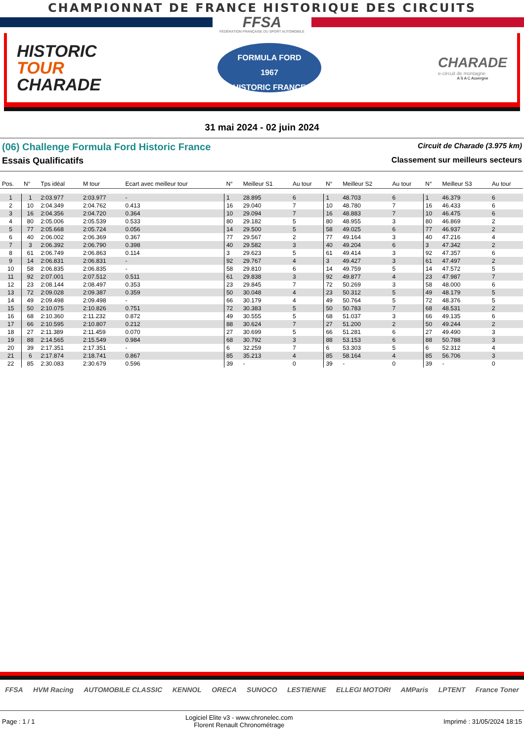CHAMPIONNAT DE FRANCE HISTORIQUE DES CIRCUITS
FFSA
FÉDÉRATION FRANÇAISE DU SPORT AUTOMOBILE
HISTORIC
TOUR
CHARADE
FORMULA FORD
1967
HISTORIC FRANCE
CHARADE
e-circuit de montagne
A S A C Auvergne
31 mai 2024 - 02 juin 2024
(06) Challenge Formula Ford Historic France
Circuit de Charade (3.975 km)
Essais Qualificatifs Classement sur meilleurs secteurs
| Pos. | N° | Tps idéal | M tour | Ecart avec meilleur tour | N° | Meilleur S1 | Au tour | N° | Meilleur S2 | Au tour | N° | Meilleur S3 | Au tour |
| --- | --- | --- | --- | --- | --- | --- | --- | --- | --- | --- | --- | --- | --- |
| 1 | 1 | 2:03.977 | 2:03.977 | - | 1 | 28.895 | 6 | 1 | 48.703 | 6 | 1 | 46.379 | 6 |
| 2 | 10 | 2:04.349 | 2:04.762 | 0.413 | 16 | 29.040 | 7 | 10 | 48.780 | 7 | 16 | 46.433 | 6 |
| 3 | 16 | 2:04.356 | 2:04.720 | 0.364 | 10 | 29.094 | 7 | 16 | 48.883 | 7 | 10 | 46.475 | 6 |
| 4 | 80 | 2:05.006 | 2:05.539 | 0.533 | 80 | 29.182 | 5 | 80 | 48.955 | 3 | 80 | 46.869 | 2 |
| 5 | 77 | 2:05.668 | 2:05.724 | 0.056 | 14 | 29.500 | 5 | 58 | 49.025 | 6 | 77 | 46.937 | 2 |
| 6 | 40 | 2:06.002 | 2:06.369 | 0.367 | 77 | 29.567 | 2 | 77 | 49.164 | 3 | 40 | 47.216 | 4 |
| 7 | 3 | 2:06.392 | 2:06.790 | 0.398 | 40 | 29.582 | 3 | 40 | 49.204 | 6 | 3 | 47.342 | 2 |
| 8 | 61 | 2:06.749 | 2:06.863 | 0.114 | 3 | 29.623 | 5 | 61 | 49.414 | 3 | 92 | 47.357 | 6 |
| 9 | 14 | 2:06.831 | 2:06.831 | - | 92 | 29.767 | 4 | 3 | 49.427 | 3 | 61 | 47.497 | 2 |
| 10 | 58 | 2:06.835 | 2:06.835 | - | 58 | 29.810 | 6 | 14 | 49.759 | 5 | 14 | 47.572 | 5 |
| 11 | 92 | 2:07.001 | 2:07.512 | 0.511 | 61 | 29.838 | 3 | 92 | 49.877 | 4 | 23 | 47.987 | 7 |
| 12 | 23 | 2:08.144 | 2:08.497 | 0.353 | 23 | 29.845 | 7 | 72 | 50.269 | 3 | 58 | 48.000 | 6 |
| 13 | 72 | 2:09.028 | 2:09.387 | 0.359 | 50 | 30.048 | 4 | 23 | 50.312 | 5 | 49 | 48.179 | 5 |
| 14 | 49 | 2:09.498 | 2:09.498 | - | 66 | 30.179 | 4 | 49 | 50.764 | 5 | 72 | 48.376 | 5 |
| 15 | 50 | 2:10.075 | 2:10.826 | 0.751 | 72 | 30.383 | 5 | 50 | 50.783 | 7 | 68 | 48.531 | 2 |
| 16 | 68 | 2:10.360 | 2:11.232 | 0.872 | 49 | 30.555 | 5 | 68 | 51.037 | 3 | 66 | 49.135 | 6 |
| 17 | 66 | 2:10.595 | 2:10.807 | 0.212 | 88 | 30.624 | 7 | 27 | 51.200 | 2 | 50 | 49.244 | 2 |
| 18 | 27 | 2:11.389 | 2:11.459 | 0.070 | 27 | 30.699 | 5 | 66 | 51.281 | 6 | 27 | 49.490 | 3 |
| 19 | 88 | 2:14.565 | 2:15.549 | 0.984 | 68 | 30.792 | 3 | 88 | 53.153 | 6 | 88 | 50.788 | 3 |
| 20 | 39 | 2:17.351 | 2:17.351 | - | 6 | 32.259 | 7 | 6 | 53.303 | 5 | 6 | 52.312 | 4 |
| 21 | 6 | 2:17.874 | 2:18.741 | 0.867 | 85 | 35.213 | 4 | 85 | 58.164 | 4 | 85 | 56.706 | 3 |
| 22 | 85 | 2:30.083 | 2:30.679 | 0.596 | 39 | - | 0 | 39 | - | 0 | 39 | - | 0 |
FFSA HVM Racing AUTOMOBILE CLASSIC KENNOL ORECA SUNOCO LESTIENNE ELLEGI MOTORI AMParis LPTENT France Toner
Page : 1 / 1
Logiciel Elite v3 - www.chronelec.com
Florent Renault Chronométrage
Imprimé : 31/05/2024 18:15